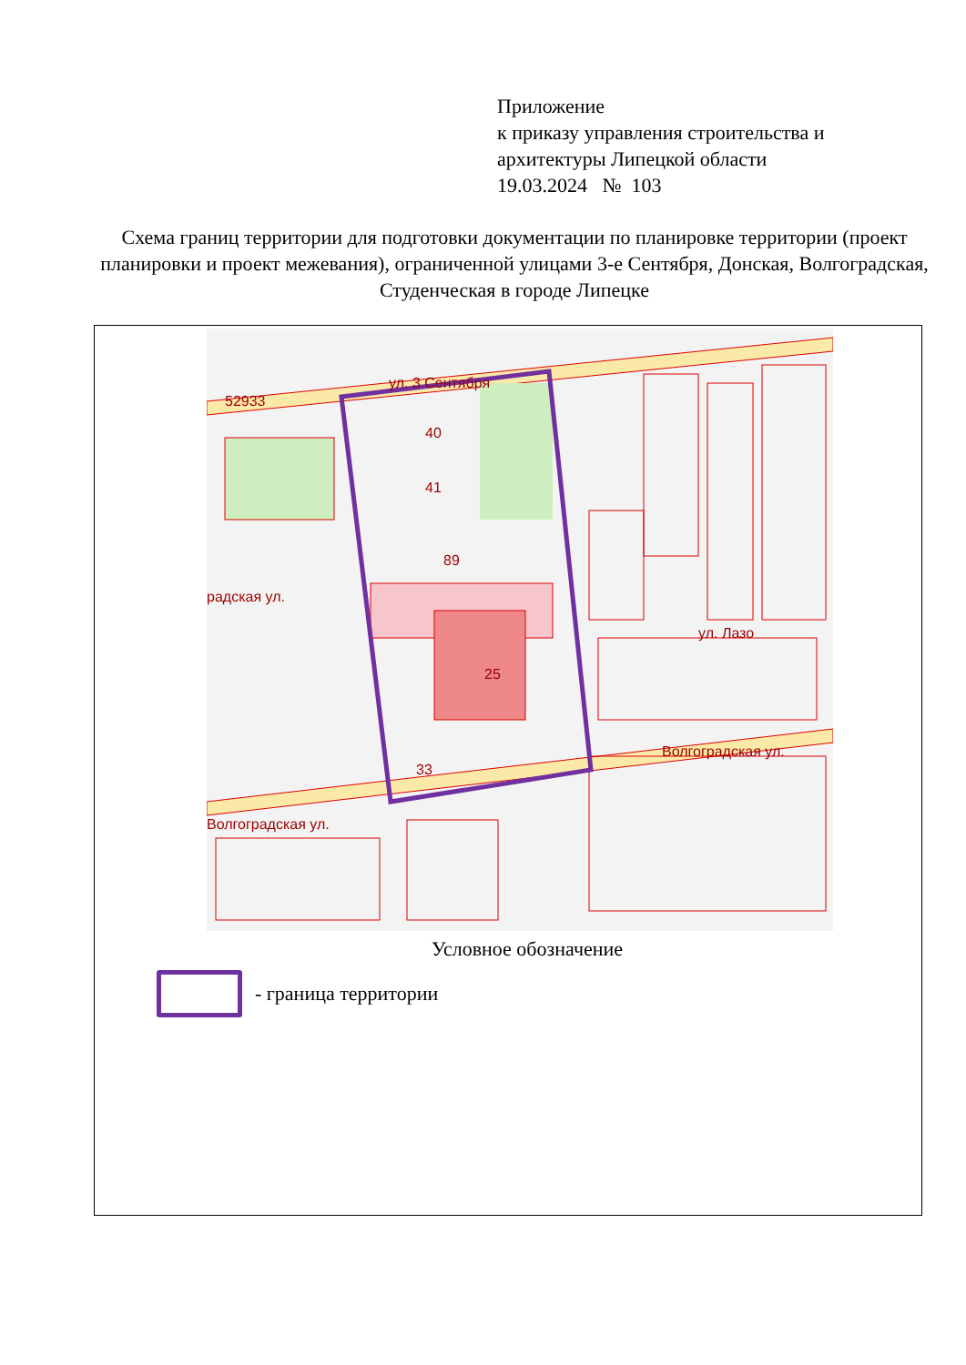Приложение
к приказу управления строительства и
архитектуры Липецкой области
19.03.2024 № 103
Схема границ территории для подготовки документации по планировке территории (проект планировки и проект межевания), ограниченной улицами 3-е Сентября, Донская, Волгоградская, Студенческая в городе Липецке
52933
ул. 3 Сентября
40
41
89
25
33
радская ул.
Волгоградская ул.
Волгоградская ул.
ул. Лазо
Условное обозначение
- граница территории